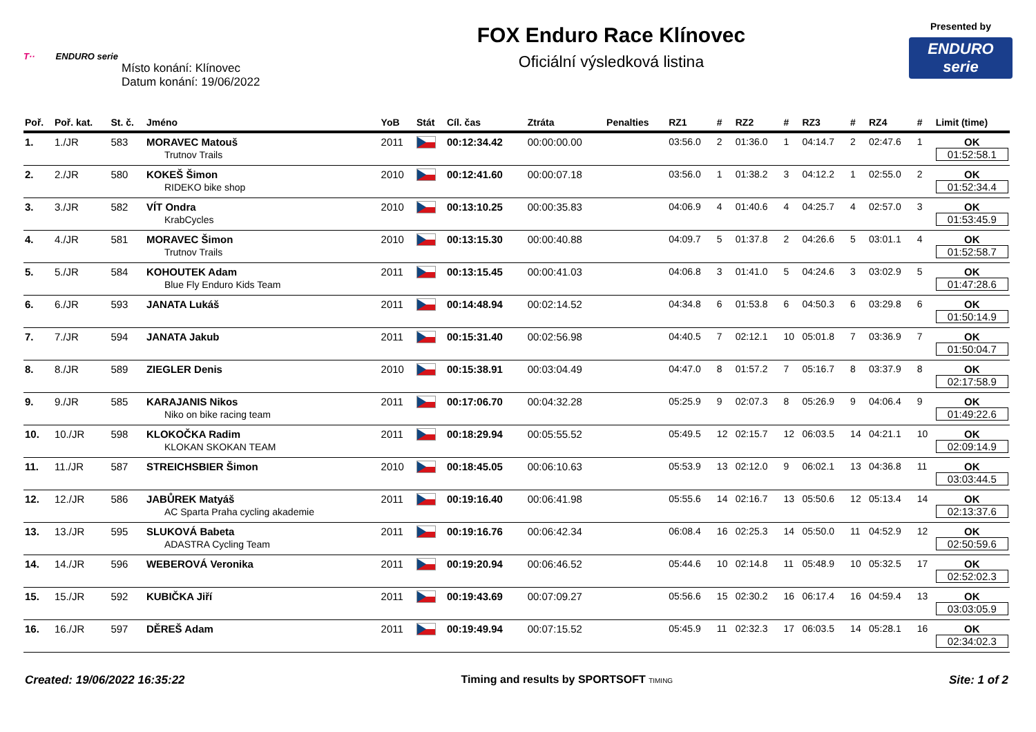T·· ENDURO serie
Místo konání: Klínovec
Datum konání: 19/06/2022
FOX Enduro Race Klínovec
Oficiální výsledková listina
Presented by
ENDURO serie
| Poř. | Poř. kat. | St. č. | Jméno | YoB | Stát | Cíl. čas | Ztráta | Penalties | RZ1 | # | RZ2 | # | RZ3 | # | RZ4 | # | Limit (time) |
| --- | --- | --- | --- | --- | --- | --- | --- | --- | --- | --- | --- | --- | --- | --- | --- | --- | --- |
| 1. | 1./JR | 583 | MORAVEC Matouš Trutnov Trails | 2011 | | 00:12:34.42 | 00:00:00.00 | | 03:56.0 | 2 | 01:36.0 | 1 | 04:14.7 | 2 | 02:47.6 | 1 | OK 01:52:58.1 |
| 2. | 2./JR | 580 | KOKEŠ Šimon RIDEKO bike shop | 2010 | | 00:12:41.60 | 00:00:07.18 | | 03:56.0 | 1 | 01:38.2 | 3 | 04:12.2 | 1 | 02:55.0 | 2 | OK 01:52:34.4 |
| 3. | 3./JR | 582 | VÍT Ondra KrabCycles | 2010 | | 00:13:10.25 | 00:00:35.83 | | 04:06.9 | 4 | 01:40.6 | 4 | 04:25.7 | 4 | 02:57.0 | 3 | OK 01:53:45.9 |
| 4. | 4./JR | 581 | MORAVEC Šimon Trutnov Trails | 2010 | | 00:13:15.30 | 00:00:40.88 | | 04:09.7 | 5 | 01:37.8 | 2 | 04:26.6 | 5 | 03:01.1 | 4 | OK 01:52:58.7 |
| 5. | 5./JR | 584 | KOHOUTEK Adam Blue Fly Enduro Kids Team | 2011 | | 00:13:15.45 | 00:00:41.03 | | 04:06.8 | 3 | 01:41.0 | 5 | 04:24.6 | 3 | 03:02.9 | 5 | OK 01:47:28.6 |
| 6. | 6./JR | 593 | JANATA Lukáš | 2011 | | 00:14:48.94 | 00:02:14.52 | | 04:34.8 | 6 | 01:53.8 | 6 | 04:50.3 | 6 | 03:29.8 | 6 | OK 01:50:14.9 |
| 7. | 7./JR | 594 | JANATA Jakub | 2011 | | 00:15:31.40 | 00:02:56.98 | | 04:40.5 | 7 | 02:12.1 | 10 | 05:01.8 | 7 | 03:36.9 | 7 | OK 01:50:04.7 |
| 8. | 8./JR | 589 | ZIEGLER Denis | 2010 | | 00:15:38.91 | 00:03:04.49 | | 04:47.0 | 8 | 01:57.2 | 7 | 05:16.7 | 8 | 03:37.9 | 8 | OK 02:17:58.9 |
| 9. | 9./JR | 585 | KARAJANIS Nikos Niko on bike racing team | 2011 | | 00:17:06.70 | 00:04:32.28 | | 05:25.9 | 9 | 02:07.3 | 8 | 05:26.9 | 9 | 04:06.4 | 9 | OK 01:49:22.6 |
| 10. | 10./JR | 598 | KLOKOČKA Radim KLOKAN SKOKAN TEAM | 2011 | | 00:18:29.94 | 00:05:55.52 | | 05:49.5 | 12 | 02:15.7 | 12 | 06:03.5 | 14 | 04:21.1 | 10 | OK 02:09:14.9 |
| 11. | 11./JR | 587 | STREICHSBIER Šimon | 2010 | | 00:18:45.05 | 00:06:10.63 | | 05:53.9 | 13 | 02:12.0 | 9 | 06:02.1 | 13 | 04:36.8 | 11 | OK 03:03:44.5 |
| 12. | 12./JR | 586 | JABŮREK Matyáš AC Sparta Praha cycling akademie | 2011 | | 00:19:16.40 | 00:06:41.98 | | 05:55.6 | 14 | 02:16.7 | 13 | 05:50.6 | 12 | 05:13.4 | 14 | OK 02:13:37.6 |
| 13. | 13./JR | 595 | SLUKOVÁ Babeta ADASTRA Cycling Team | 2011 | | 00:19:16.76 | 00:06:42.34 | | 06:08.4 | 16 | 02:25.3 | 14 | 05:50.0 | 11 | 04:52.9 | 12 | OK 02:50:59.6 |
| 14. | 14./JR | 596 | WEBEROVÁ Veronika | 2011 | | 00:19:20.94 | 00:06:46.52 | | 05:44.6 | 10 | 02:14.8 | 11 | 05:48.9 | 10 | 05:32.5 | 17 | OK 02:52:02.3 |
| 15. | 15./JR | 592 | KUBIČKA Jiří | 2011 | | 00:19:43.69 | 00:07:09.27 | | 05:56.6 | 15 | 02:30.2 | 16 | 06:17.4 | 16 | 04:59.4 | 13 | OK 03:03:05.9 |
| 16. | 16./JR | 597 | DĚREŠ Adam | 2011 | | 00:19:49.94 | 00:07:15.52 | | 05:45.9 | 11 | 02:32.3 | 17 | 06:03.5 | 14 | 05:28.1 | 16 | OK 02:34:02.3 |
Created: 19/06/2022 16:35:22 Timing and results by SPORTSOFT TIMING Site: 1 of 2